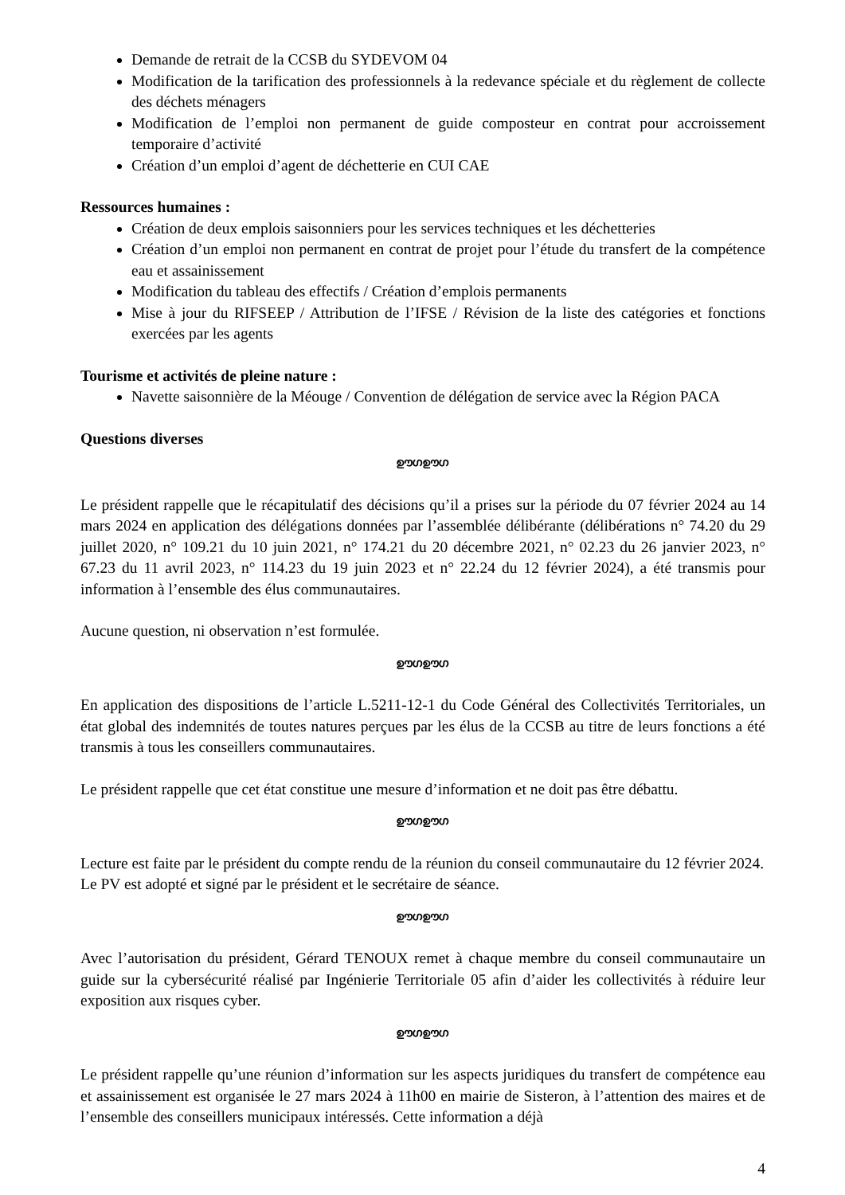Demande de retrait de la CCSB du SYDEVOM 04
Modification de la tarification des professionnels à la redevance spéciale et du règlement de collecte des déchets ménagers
Modification de l’emploi non permanent de guide composteur en contrat pour accroissement temporaire d’activité
Création d’un emploi d’agent de déchetterie en CUI CAE
Ressources humaines :
Création de deux emplois saisonniers pour les services techniques et les déchetteries
Création d’un emploi non permanent en contrat de projet pour l’étude du transfert de la compétence eau et assainissement
Modification du tableau des effectifs / Création d’emplois permanents
Mise à jour du RIFSEEP / Attribution de l’IFSE / Révision de la liste des catégories et fonctions exercées par les agents
Tourisme et activités de pleine nature :
Navette saisonnière de la Méouge / Convention de délégation de service avec la Région PACA
Questions diverses
ഊഗഊഗ
Le président rappelle que le récapitulatif des décisions qu’il a prises sur la période du 07 février 2024 au 14 mars 2024 en application des délégations données par l’assemblée délibérante (délibérations n° 74.20 du 29 juillet 2020, n° 109.21 du 10 juin 2021, n° 174.21 du 20 décembre 2021, n° 02.23 du 26 janvier 2023, n° 67.23 du 11 avril 2023, n° 114.23 du 19 juin 2023 et n° 22.24 du 12 février 2024), a été transmis pour information à l’ensemble des élus communautaires.
Aucune question, ni observation n’est formulée.
ഊഗഊഗ
En application des dispositions de l’article L.5211-12-1 du Code Général des Collectivités Territoriales, un état global des indemnités de toutes natures perçues par les élus de la CCSB au titre de leurs fonctions a été transmis à tous les conseillers communautaires.
Le président rappelle que cet état constitue une mesure d’information et ne doit pas être débattu.
ഊഗഊഗ
Lecture est faite par le président du compte rendu de la réunion du conseil communautaire du 12 février 2024.
Le PV est adopté et signé par le président et le secrétaire de séance.
ഊഗഊഗ
Avec l’autorisation du président, Gérard TENOUX remet à chaque membre du conseil communautaire un guide sur la cybersécurité réalisé par Ingénierie Territoriale 05 afin d’aider les collectivités à réduire leur exposition aux risques cyber.
ഊഗഊഗ
Le président rappelle qu’une réunion d’information sur les aspects juridiques du transfert de compétence eau et assainissement est organisée le 27 mars 2024 à 11h00 en mairie de Sisteron, à l’attention des maires et de l’ensemble des conseillers municipaux intéressés. Cette information a déjà
4